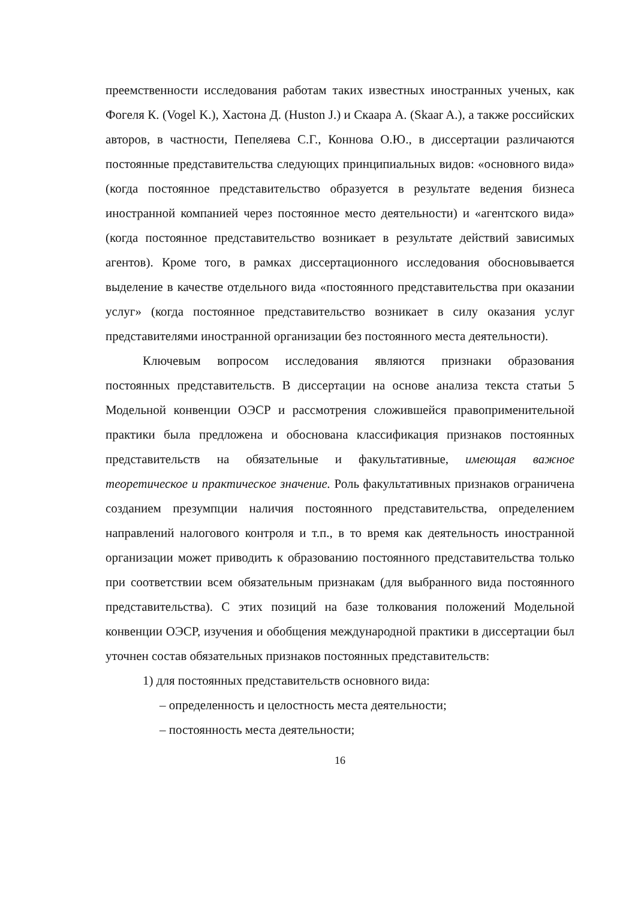преемственности исследования работам таких известных иностранных ученых, как Фогеля К. (Vogel K.), Хастона Д. (Huston J.) и Скаара А. (Skaar A.), а также российских авторов, в частности, Пепеляева С.Г., Коннова О.Ю., в диссертации различаются постоянные представительства следующих принципиальных видов: «основного вида» (когда постоянное представительство образуется в результате ведения бизнеса иностранной компанией через постоянное место деятельности) и «агентского вида» (когда постоянное представительство возникает в результате действий зависимых агентов). Кроме того, в рамках диссертационного исследования обосновывается выделение в качестве отдельного вида «постоянного представительства при оказании услуг» (когда постоянное представительство возникает в силу оказания услуг представителями иностранной организации без постоянного места деятельности).
Ключевым вопросом исследования являются признаки образования постоянных представительств. В диссертации на основе анализа текста статьи 5 Модельной конвенции ОЭСР и рассмотрения сложившейся правоприменительной практики была предложена и обоснована классификация признаков постоянных представительств на обязательные и факультативные, имеющая важное теоретическое и практическое значение. Роль факультативных признаков ограничена созданием презумпции наличия постоянного представительства, определением направлений налогового контроля и т.п., в то время как деятельность иностранной организации может приводить к образованию постоянного представительства только при соответствии всем обязательным признакам (для выбранного вида постоянного представительства). С этих позиций на базе толкования положений Модельной конвенции ОЭСР, изучения и обобщения международной практики в диссертации был уточнен состав обязательных признаков постоянных представительств:
1) для постоянных представительств основного вида:
– определенность и целостность места деятельности;
– постоянность места деятельности;
16